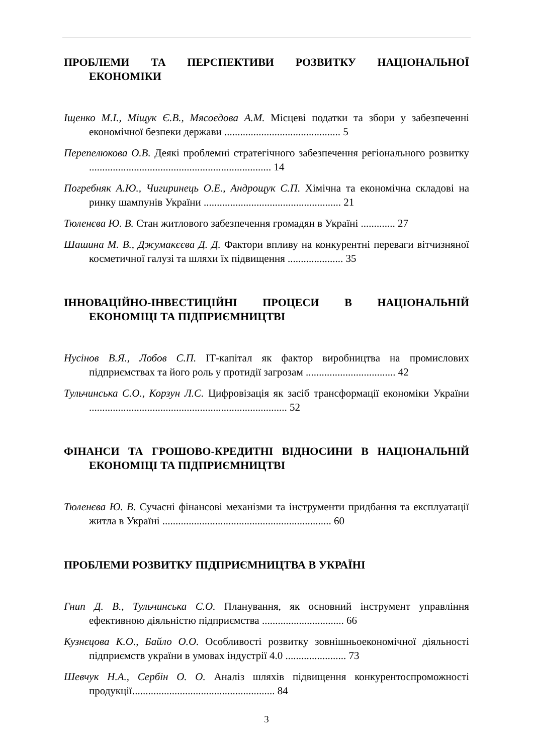ПРОБЛЕМИ ТА ПЕРСПЕКТИВИ РОЗВИТКУ НАЦІОНАЛЬНОЇ ЕКОНОМІКИ
Іщенко М.І., Міщук Є.В., Мясоєдова А.М. Місцеві податки та збори у забезпеченні економічної безпеки держави ............................................ 5
Перепелюкова О.В. Деякі проблемні стратегічного забезпечення регіонального розвитку ..................................................................... 14
Погребняк А.Ю., Чигиринець О.Е., Андрощук С.П. Хімічна та економічна складові на ринку шампунів України .................................................... 21
Тюленєва Ю. В. Стан житлового забезпечення громадян в Україні ............. 27
Шашина М. В., Джумакєєва Д. Д. Фактори впливу на конкурентні переваги вітчизняної косметичної галузі та шляхи їх підвищення ..................... 35
ІННОВАЦІЙНО-ІНВЕСТИЦІЙНІ ПРОЦЕСИ В НАЦІОНАЛЬНІЙ ЕКОНОМІЦІ ТА ПІДПРИЄМНИЦТВІ
Нусінов В.Я., Лобов С.П. ІТ-капітал як фактор виробництва на промислових підприємствах та його роль у протидії загрозам .................................. 42
Тульчинська С.О., Корзун Л.С. Цифровізація як засіб трансформації економіки України ........................................................................... 52
ФІНАНСИ ТА ГРОШОВО-КРЕДИТНІ ВІДНОСИНИ В НАЦІОНАЛЬНІЙ ЕКОНОМІЦІ ТА ПІДПРИЄМНИЦТВІ
Тюленєва Ю. В. Сучасні фінансові механізми та інструменти придбання та експлуатації житла в Україні ................................................................ 60
ПРОБЛЕМИ РОЗВИТКУ ПІДПРИЄМНИЦТВА В УКРАЇНІ
Гнип Д. В., Тульчинська С.О. Планування, як основний інструмент управління ефективною діяльністю підприємства ............................... 66
Кузнєцова К.О., Байло О.О. Особливості розвитку зовнішньоекономічної діяльності підприємств україни в умовах індустрії 4.0 ....................... 73
Шевчук Н.А., Сербін О. О. Аналіз шляхів підвищення конкурентоспроможності продукції...................................................... 84
3